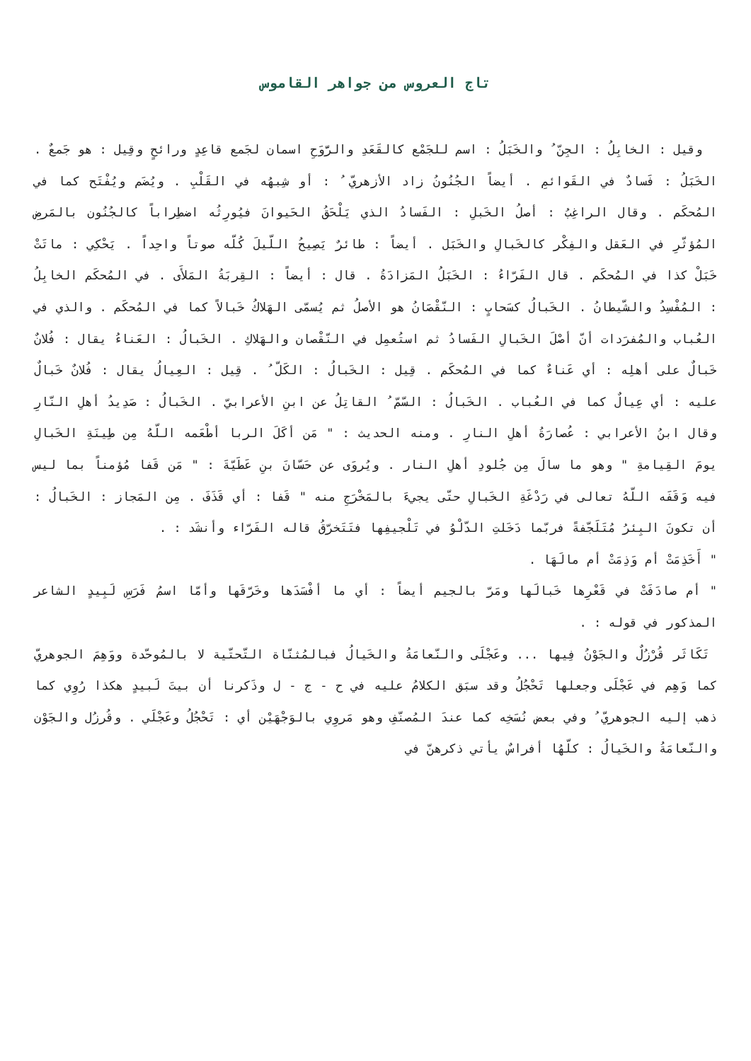تاج العروس من جواهر القاموس
وقيل : الخابِلُ : الجِنّ ُ والخَبَلُ : اسم للجَمْع كالقَعَدِ والرَّوَحِ اسمان لجَمع قاعِدٍ ورائحٍ وقِيل : هو جَمعٌ . الخَبَلُ : فَسادٌ في القَوائمِ . أيضاً الجُنُونُ زاد الأزهريّ ُ : أو شِبهُه في القَلْبِ . ويُضَم ويُفْتَح كما في المُحكَم . وقال الراغِبُ : أصلُ الخَبلِ : الفَسادُ الذي يَلْحَقُ الحَيوانَ فيُورِثُه اضطِراباً كالجُنُون بالمَرضِ المُؤثّرِ في العَقل والفِكْر كالخَبالِ والخَبَل . أيضاً : طائرٌ يَصِيحُ اللّيلَ كُلّه صوتاً واحِداً . يَحْكِي : ماتَتْ خَبَلْ كذا في المُحكَم . قال الفَرّاءُ : الخَبَلُ المَزادَةُ . قال : أيضاً : القِربَةُ المَلأَى . في المُحكَم الخابِلُ : المُفْسِدُ والشّيطانُ . الخَبالُ كسَحابٍ : النّقْصَانُ هو الأصلُ ثم يُسمّى الهَلاكُ خَبالاً كما في المُحكَم . والذي في العُباب والمُفرَدات أنّ أصْلَ الخَبالِ الفَسادُ ثم استُعمِل في النّقْصان والهَلاكِ . الخَبالُ : العَناءُ يقال : فُلانٌ خَبالٌ على أهلِه : أي عَناءٌ كما في المُحكَم . قِيل : الخَبالُ : الكَلّ ُ . قِيل : العِيالُ يقال : فُلانٌ خَبالٌ عليه : أي عِيالٌ كما في العُباب . الخَبالُ : السّمّ ُ القاتِلُ عن ابنِ الأعرابيّ . الخَبالُ : صَدِيدُ أهلِ النّارِ وقال ابنُ الأعرابي : عُصارَةُ أهلِ النارِ . ومنه الحديث : " مَن أكَلَ الربا أطْعَمه اللّهُ مِن طِينَةِ الخَبالِ يومَ القِيامةِ " وهو ما سالَ مِن جُلودِ أهلِ النار . ويُروَى عن حَسّانَ بنِ عَطَيّةَ : " مَن قَفا مُؤمناً بما ليس فيه وَقَفَه اللّهُ تعالى في رَدْغَةِ الخَبالِ حتّى يجيءَ بالمَخْرَجِ منه " قَفا : أي قَذَفَ . مِن المَجاز : الخَبالُ : أن تكونَ البِئرُ مُتَلَجّفةً فربّما دَخَلتِ الدّلْوُ في تَلْجيفِها فتَتَخرّقُ قاله الفَرّاء وأنشَد : .
" أَخَذِمَتْ أم وَذِمَتْ أم مالَهَا .
" أم صادَفَتْ في قَعْرِها خَبالَها ومَرّ بالجيم أيضاً : أي ما أفْسَدَها وخَرّقَها وأمّا اسمُ فَرَسِ لَبِيدٍ الشاعر المذكور في قوله : .
تَكَاثَر قُرْزُلٌ والجَوْنُ فِيها ... وعَجْلَى والنّعامَةُ والخَيالُ فبالمُثنّاة التّحتّية لا بالمُوحّدة ووَهِمَ الجوهريّ كما وَهِم في عَجْلَى وجعلها تَحْجُلُ وقد سبَق الكلامُ عليه في ح - ج - ل وذَكرنا أن بيتَ لَبيدٍ هكذا رُوِي كما ذهب إليه الجوهريّ ُ وفي بعض نُسَخِه كما عندَ المُصنّفِ وهو مَروِي بالوَجْهَيْن أي : تَحْجُلُ وعَجْلَي . وقُرزُل والجَوْن والنّعامَةُ والخَيالُ : كلّهُا أفراسٌ يأتي ذكرهنّ في